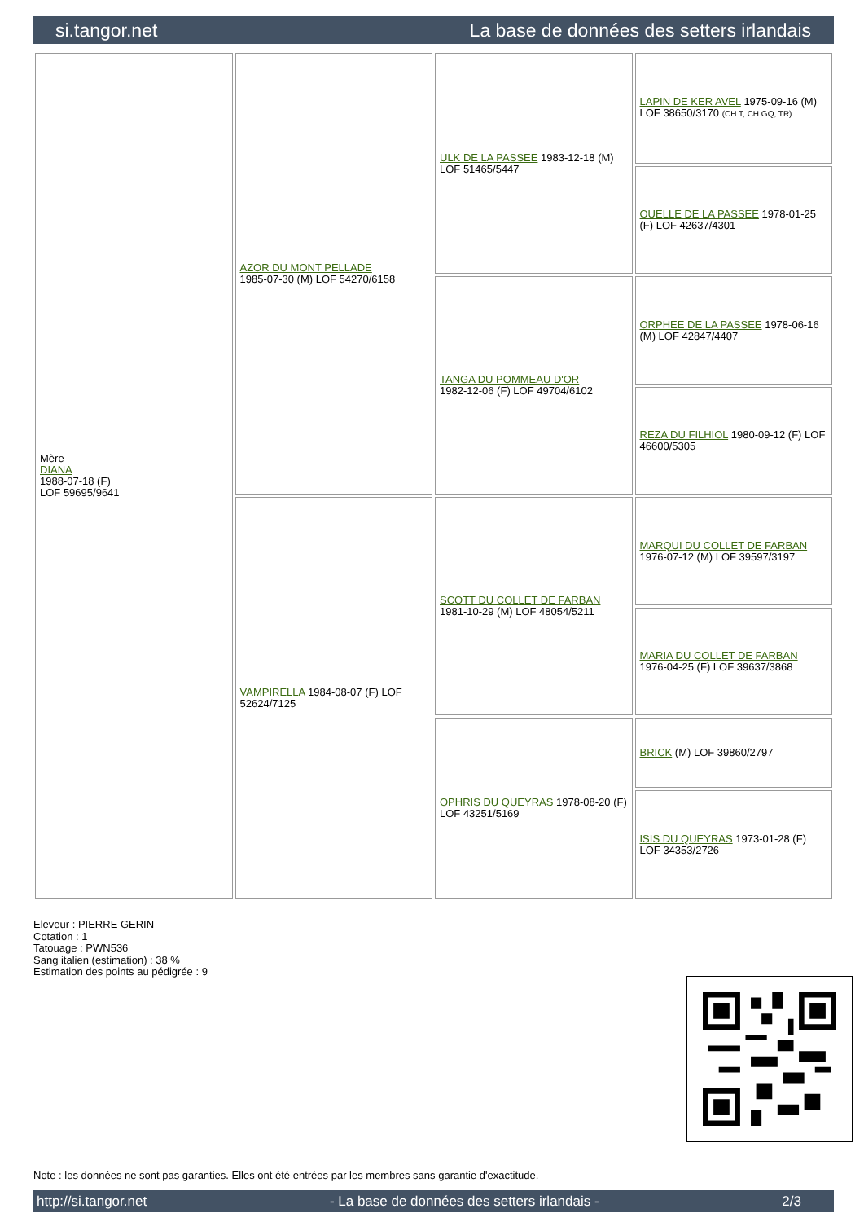si.tangor.net La base de données des setters irlandais
| Mère DIANA 1988-07-18 (F) LOF 59695/9641 | AZOR DU MONT PELLADE 1985-07-30 (M) LOF 54270/6158 | ULK DE LA PASSEE 1983-12-18 (M) LOF 51465/5447 | LAPIN DE KER AVEL 1975-09-16 (M) LOF 38650/3170 (CH T, CH GQ, TR) |
| | | | OUELLE DE LA PASSEE 1978-01-25 (F) LOF 42637/4301 |
| | | TANGA DU POMMEAU D'OR 1982-12-06 (F) LOF 49704/6102 | ORPHEE DE LA PASSEE 1978-06-16 (M) LOF 42847/4407 |
| | | | REZA DU FILHIOL 1980-09-12 (F) LOF 46600/5305 |
| | VAMPIRELLA 1984-08-07 (F) LOF 52624/7125 | SCOTT DU COLLET DE FARBAN 1981-10-29 (M) LOF 48054/5211 | MARQUI DU COLLET DE FARBAN 1976-07-12 (M) LOF 39597/3197 |
| | | | MARIA DU COLLET DE FARBAN 1976-04-25 (F) LOF 39637/3868 |
| | | OPHRIS DU QUEYRAS 1978-08-20 (F) LOF 43251/5169 | BRICK (M) LOF 39860/2797 |
| | | | ISIS DU QUEYRAS 1973-01-28 (F) LOF 34353/2726 |
Eleveur : PIERRE GERIN
Cotation : 1
Tatouage : PWN536
Sang italien (estimation) : 38 %
Estimation des points au pédigrée : 9
Note : les données ne sont pas garanties. Elles ont été entrées par les membres sans garantie d'exactitude.
http://si.tangor.net - La base de données des setters irlandais - 2/3